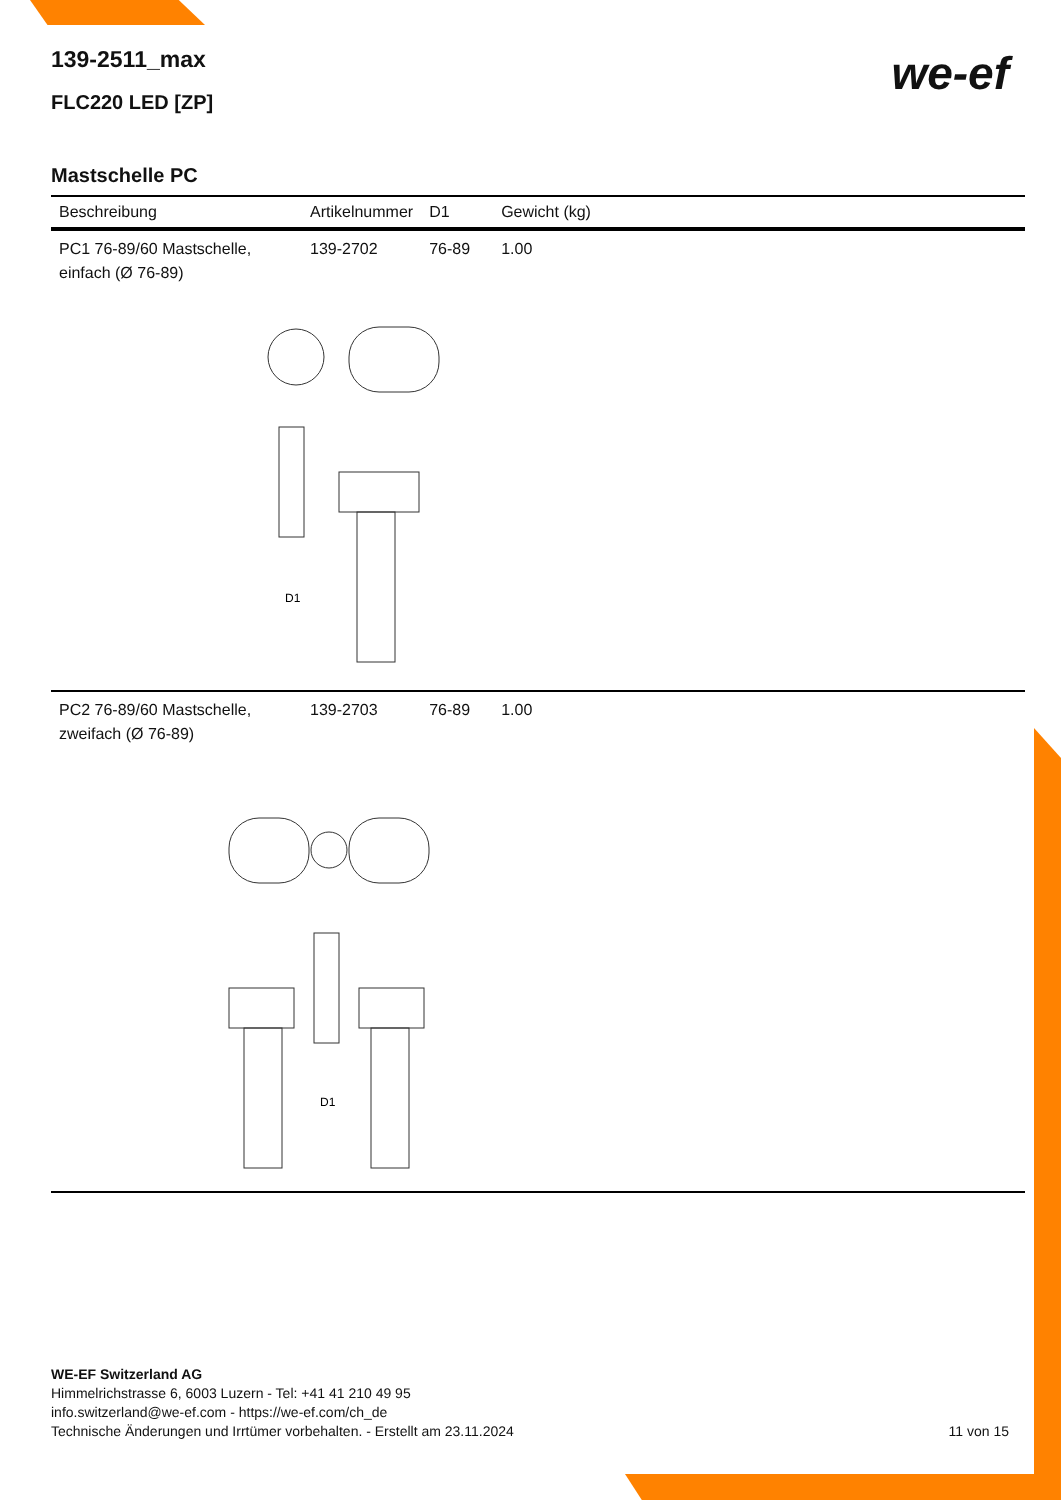we-ef
139-2511_max
FLC220 LED [ZP]
Mastschelle PC
| Beschreibung | Artikelnummer | D1 | Gewicht (kg) |
| --- | --- | --- | --- |
| PC1 76-89/60 Mastschelle, einfach (Ø 76-89) | 139-2702 | 76-89 | 1.00 |
| D1 | | | |
| PC2 76-89/60 Mastschelle, zweifach (Ø 76-89) | 139-2703 | 76-89 | 1.00 |
| D1 | | | |
WE-EF Switzerland AG
Himmelrichstrasse 6, 6003 Luzern - Tel: +41 41 210 49 95
info.switzerland@we-ef.com - https://we-ef.com/ch_de
Technische Änderungen und Irrtümer vorbehalten. - Erstellt am 23.11.2024
11 von 15